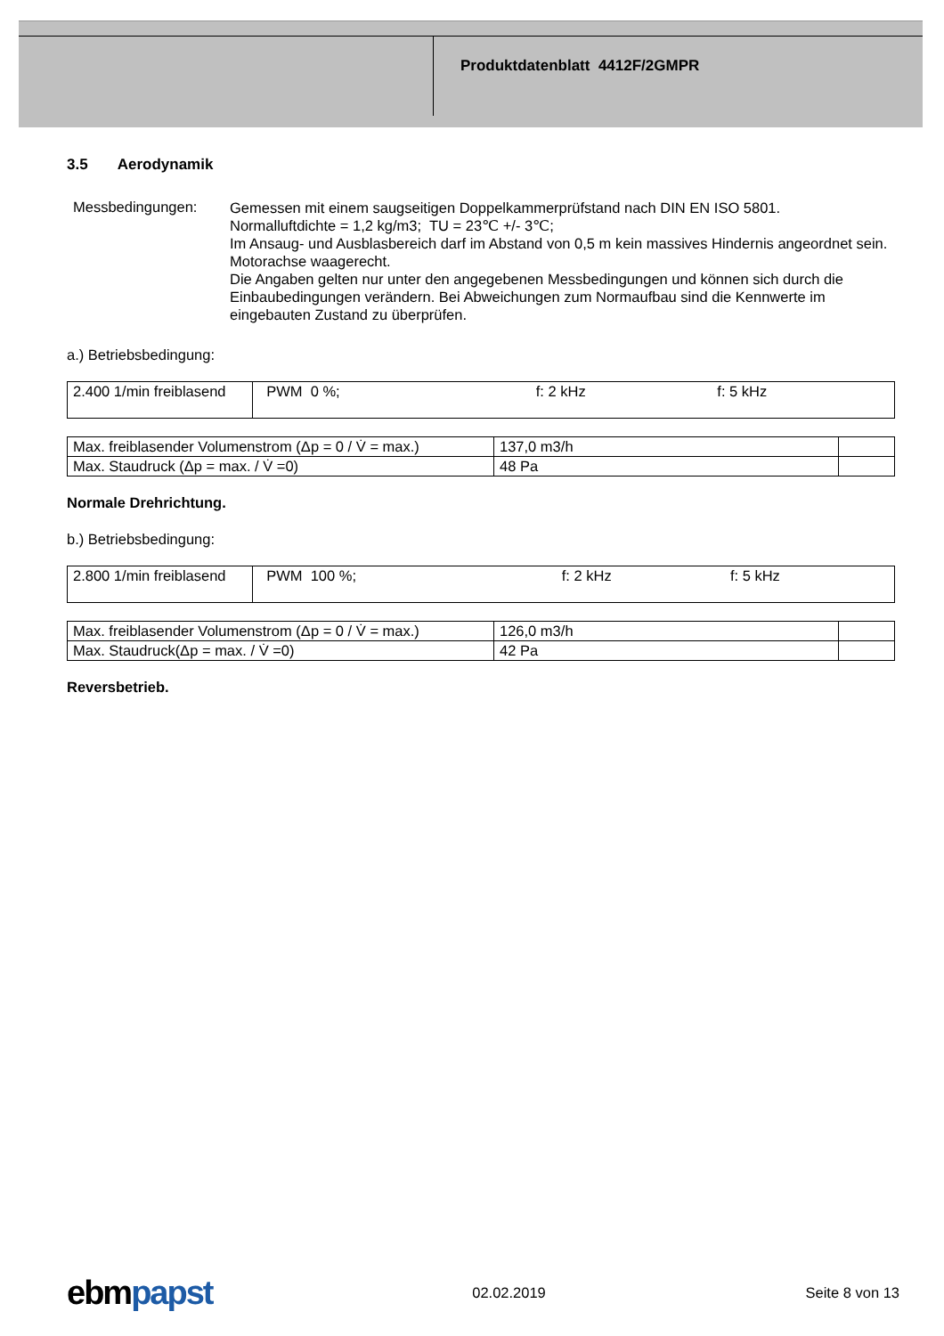Produktdatenblatt 4412F/2GMPR
3.5 Aerodynamik
Messbedingungen:
Gemessen mit einem saugseitigen Doppelkammerprüfstand nach DIN EN ISO 5801.
Normalluftdichte = 1,2 kg/m3; TU = 23℃ +/- 3℃;
Im Ansaug- und Ausblasbereich darf im Abstand von 0,5 m kein massives Hindernis angeordnet sein. Motorachse waagerecht.
Die Angaben gelten nur unter den angegebenen Messbedingungen und können sich durch die Einbaubedingungen verändern. Bei Abweichungen zum Normaufbau sind die Kennwerte im eingebauten Zustand zu überprüfen.
a.) Betriebsbedingung:
| 2.400 1/min freiblasend | PWM 0 %; | f: 2 kHz | f: 5 kHz |
| Max. freiblasender Volumenstrom (Δp = 0 / V̇ = max.) | 137,0 m3/h | |
| Max. Staudruck (Δp = max. / V̇ =0) | 48 Pa | |
Normale Drehrichtung.
b.) Betriebsbedingung:
| 2.800 1/min freiblasend | PWM 100 %; | f: 2 kHz | f: 5 kHz |
| Max. freiblasender Volumenstrom (Δp = 0 / V̇ = max.) | 126,0 m3/h | |
| Max. Staudruck(Δp = max. / V̇ =0) | 42 Pa | |
Reversbetrieb.
ebmpapst
02.02.2019 Seite 8 von 13